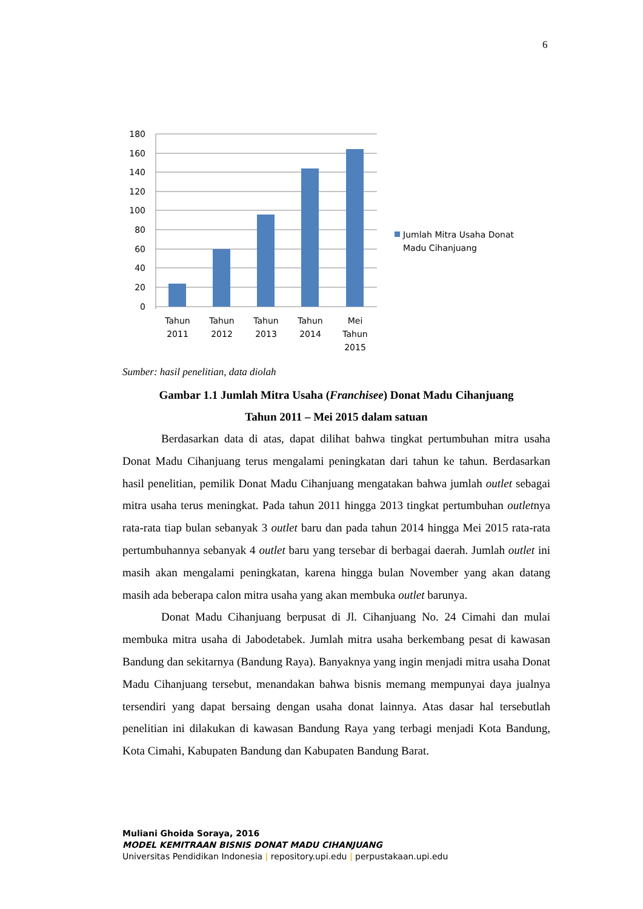6
180
160
140
120
100
80
60
40
20
0
Tahun
2011
Tahun
2012
Tahun
2013
Tahun
2014
Mei
Tahun
2015
Jumlah Mitra Usaha Donat
Madu Cihanjuang
Sumber: hasil penelitian, data diolah
Gambar 1.1 Jumlah Mitra Usaha (Franchisee) Donat Madu Cihanjuang
Tahun 2011 – Mei 2015 dalam satuan
Berdasarkan data di atas, dapat dilihat bahwa tingkat pertumbuhan mitra usaha Donat Madu Cihanjuang terus mengalami peningkatan dari tahun ke tahun. Berdasarkan hasil penelitian, pemilik Donat Madu Cihanjuang mengatakan bahwa jumlah outlet sebagai mitra usaha terus meningkat. Pada tahun 2011 hingga 2013 tingkat pertumbuhan outletnya rata-rata tiap bulan sebanyak 3 outlet baru dan pada tahun 2014 hingga Mei 2015 rata-rata pertumbuhannya sebanyak 4 outlet baru yang tersebar di berbagai daerah. Jumlah outlet ini masih akan mengalami peningkatan, karena hingga bulan November yang akan datang masih ada beberapa calon mitra usaha yang akan membuka outlet barunya.
Donat Madu Cihanjuang berpusat di Jl. Cihanjuang No. 24 Cimahi dan mulai membuka mitra usaha di Jabodetabek. Jumlah mitra usaha berkembang pesat di kawasan Bandung dan sekitarnya (Bandung Raya). Banyaknya yang ingin menjadi mitra usaha Donat Madu Cihanjuang tersebut, menandakan bahwa bisnis memang mempunyai daya jualnya tersendiri yang dapat bersaing dengan usaha donat lainnya. Atas dasar hal tersebutlah penelitian ini dilakukan di kawasan Bandung Raya yang terbagi menjadi Kota Bandung, Kota Cimahi, Kabupaten Bandung dan Kabupaten Bandung Barat.
Muliani Ghoida Soraya, 2016
MODEL KEMITRAAN BISNIS DONAT MADU CIHANJUANG
Universitas Pendidikan Indonesia | repository.upi.edu | perpustakaan.upi.edu